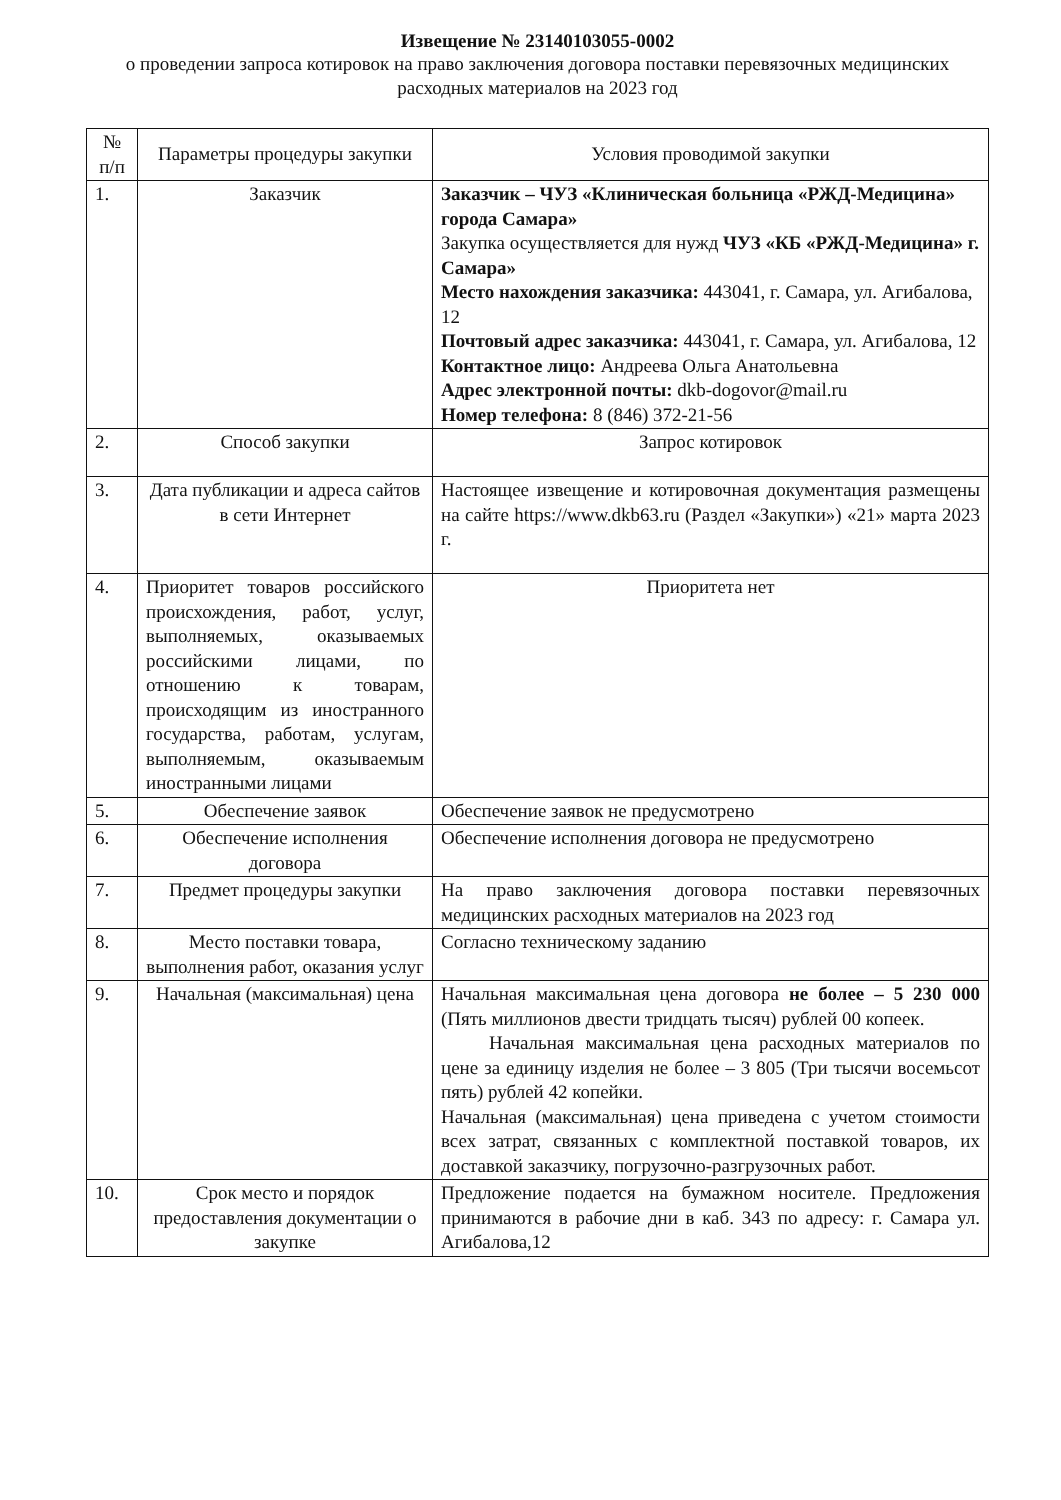Извещение № 23140103055-0002
о проведении запроса котировок на право заключения договора поставки перевязочных медицинских расходных материалов на 2023 год
| № п/п | Параметры процедуры закупки | Условия проводимой закупки |
| --- | --- | --- |
| 1. | Заказчик | Заказчик – ЧУЗ «Клиническая больница «РЖД-Медицина» города Самара» Закупка осуществляется для нужд ЧУЗ «КБ «РЖД-Медицина» г. Самара» Место нахождения заказчика: 443041, г. Самара, ул. Агибалова, 12 Почтовый адрес заказчика: 443041, г. Самара, ул. Агибалова, 12 Контактное лицо: Андреева Ольга Анатольевна Адрес электронной почты: dkb-dogovor@mail.ru Номер телефона: 8 (846) 372-21-56 |
| 2. | Способ закупки | Запрос котировок |
| 3. | Дата публикации и адреса сайтов в сети Интернет | Настоящее извещение и котировочная документация размещены на сайте https://www.dkb63.ru (Раздел «Закупки») «21» марта 2023 г. |
| 4. | Приоритет товаров российского происхождения, работ, услуг, выполняемых, оказываемых российскими лицами, по отношению к товарам, происходящим из иностранного государства, работам, услугам, выполняемым, оказываемым иностранными лицами | Приоритета нет |
| 5. | Обеспечение заявок | Обеспечение заявок не предусмотрено |
| 6. | Обеспечение исполнения договора | Обеспечение исполнения договора не предусмотрено |
| 7. | Предмет процедуры закупки | На право заключения договора поставки перевязочных медицинских расходных материалов на 2023 год |
| 8. | Место поставки товара, выполнения работ, оказания услуг | Согласно техническому заданию |
| 9. | Начальная (максимальная) цена | Начальная максимальная цена договора не более – 5 230 000 (Пять миллионов двести тридцать тысяч) рублей 00 копеек. Начальная максимальная цена расходных материалов по цене за единицу изделия не более – 3 805 (Три тысячи восемьсот пять) рублей 42 копейки. Начальная (максимальная) цена приведена с учетом стоимости всех затрат, связанных с комплектной поставкой товаров, их доставкой заказчику, погрузочно-разгрузочных работ. |
| 10. | Срок место и порядок предоставления документации о закупке | Предложение подается на бумажном носителе. Предложения принимаются в рабочие дни в каб. 343 по адресу: г. Самара ул. Агибалова,12 |